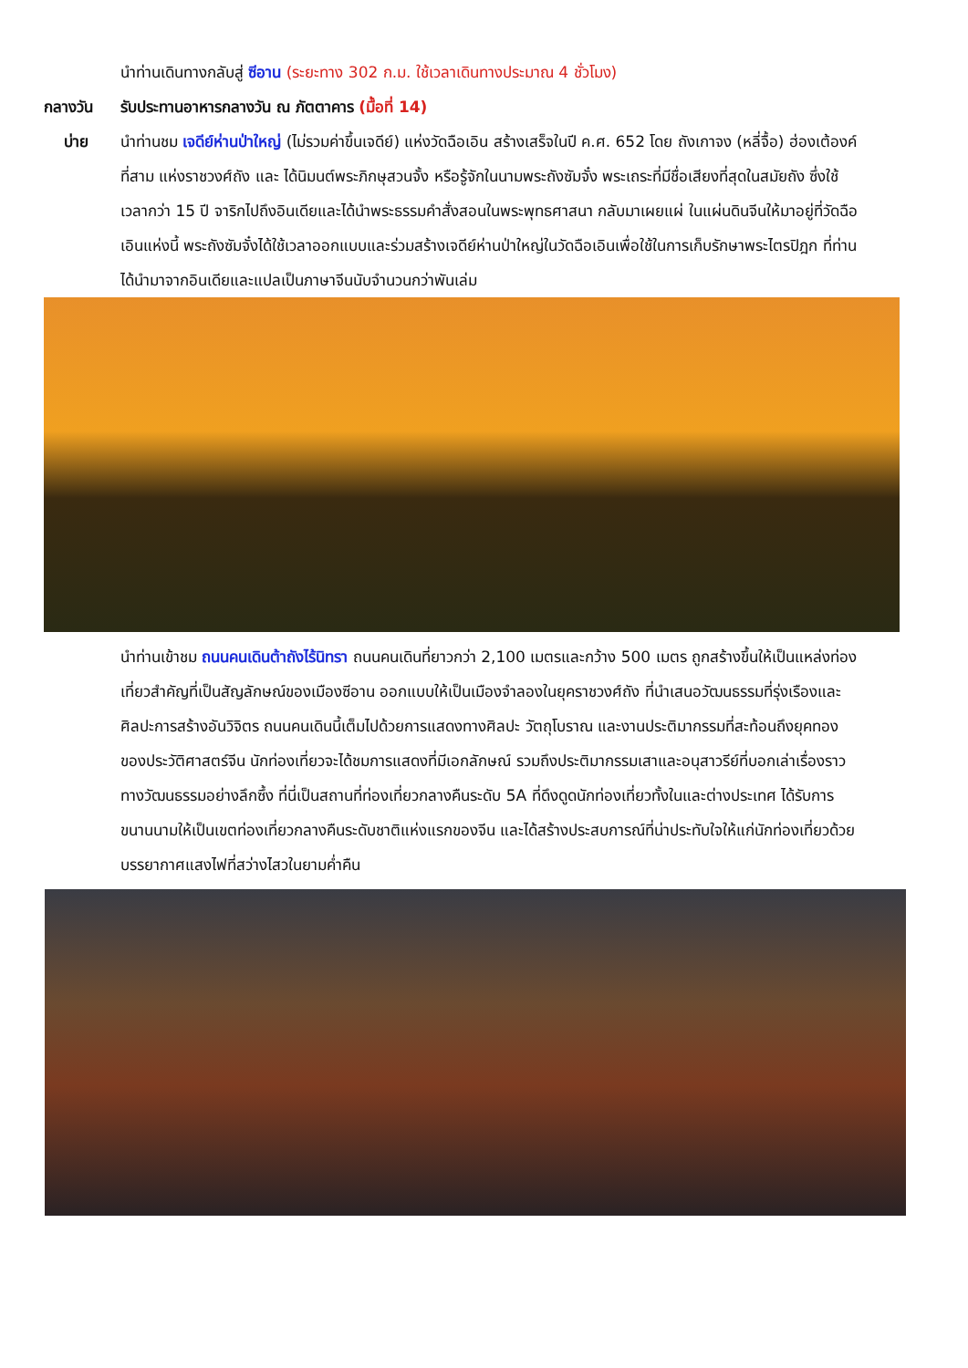นำท่านเดินทางกลับสู่ ซีอาน (ระยะทาง 302 ก.ม. ใช้เวลาเดินทางประมาณ 4 ชั่วโมง)
กลางวัน รับประทานอาหารกลางวัน ณ ภัตตาคาร (มื้อที่ 14)
บ่าย นำท่านชม เจดีย์ห่านป่าใหญ่ (ไม่รวมค่าขึ้นเจดีย์) แห่งวัดฉือเอิน สร้างเสร็จในปี ค.ศ. 652 โดย ถังเกาจง (หลี่จื้อ) ฮ่องเต้องค์ที่สาม แห่งราชวงศ์ถัง และ ได้นิมนต์พระภิกษุสวนจั้ง หรือรู้จักในนามพระถังซัมจั๋ง พระเถระที่มีชื่อเสียงที่สุดในสมัยถัง ซึ่งใช้เวลากว่า 15 ปี จาริกไปถึงอินเดียและได้นำพระธรรมคำสั่งสอนในพระพุทธศาสนา กลับมาเผยแผ่ ในแผ่นดินจีนให้มาอยู่ที่วัดฉือเอินแห่งนี้ พระถังซัมจั๋งได้ใช้เวลาออกแบบและร่วมสร้างเจดีย์ห่านป่าใหญ่ในวัดฉือเอินเพื่อใช้ในการเก็บรักษาพระไตรปิฎก ที่ท่านได้นำมาจากอินเดียและแปลเป็นภาษาจีนนับจำนวนกว่าพันเล่ม
นำท่านเข้าชม ถนนคนเดินต้าถังไร้นิทรา ถนนคนเดินที่ยาวกว่า 2,100 เมตรและกว้าง 500 เมตร ถูกสร้างขึ้นให้เป็นแหล่งท่องเที่ยวสำคัญที่เป็นสัญลักษณ์ของเมืองซีอาน ออกแบบให้เป็นเมืองจำลองในยุคราชวงศ์ถัง ที่นำเสนอวัฒนธรรมที่รุ่งเรืองและศิลปะการสร้างอันวิจิตร ถนนคนเดินนี้เต็มไปด้วยการแสดงทางศิลปะ วัตถุโบราณ และงานประติมากรรมที่สะท้อนถึงยุคทองของประวัติศาสตร์จีน นักท่องเที่ยวจะได้ชมการแสดงที่มีเอกลักษณ์ รวมถึงประติมากรรมเสาและอนุสาวรีย์ที่บอกเล่าเรื่องราวทางวัฒนธรรมอย่างลึกซึ้ง ที่นี่เป็นสถานที่ท่องเที่ยวกลางคืนระดับ 5A ที่ดึงดูดนักท่องเที่ยวทั้งในและต่างประเทศ ได้รับการขนานนามให้เป็นเขตท่องเที่ยวกลางคืนระดับชาติแห่งแรกของจีน และได้สร้างประสบการณ์ที่น่าประทับใจให้แก่นักท่องเที่ยวด้วยบรรยากาศแสงไฟที่สว่างไสวในยามค่ำคืน